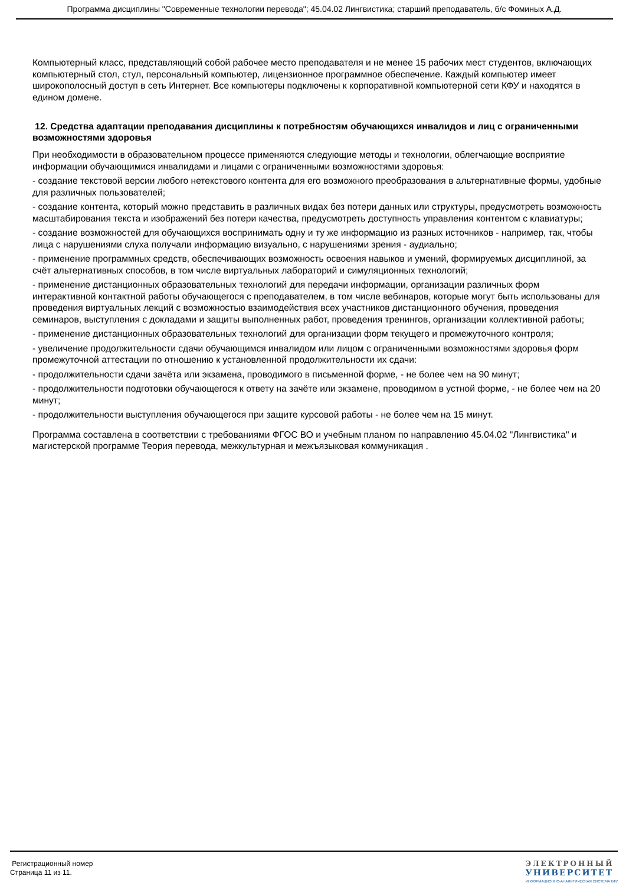Программа дисциплины "Современные технологии перевода"; 45.04.02 Лингвистика; старший преподаватель, б/с Фоминых А.Д.
Компьютерный класс, представляющий собой рабочее место преподавателя и не менее 15 рабочих мест студентов, включающих компьютерный стол, стул, персональный компьютер, лицензионное программное обеспечение. Каждый компьютер имеет широкополосный доступ в сеть Интернет. Все компьютеры подключены к корпоративной компьютерной сети КФУ и находятся в едином домене.
12. Средства адаптации преподавания дисциплины к потребностям обучающихся инвалидов и лиц с ограниченными возможностями здоровья
При необходимости в образовательном процессе применяются следующие методы и технологии, облегчающие восприятие информации обучающимися инвалидами и лицами с ограниченными возможностями здоровья:
- создание текстовой версии любого нетекстового контента для его возможного преобразования в альтернативные формы, удобные для различных пользователей;
- создание контента, который можно представить в различных видах без потери данных или структуры, предусмотреть возможность масштабирования текста и изображений без потери качества, предусмотреть доступность управления контентом с клавиатуры;
- создание возможностей для обучающихся воспринимать одну и ту же информацию из разных источников - например, так, чтобы лица с нарушениями слуха получали информацию визуально, с нарушениями зрения - аудиально;
- применение программных средств, обеспечивающих возможность освоения навыков и умений, формируемых дисциплиной, за счёт альтернативных способов, в том числе виртуальных лабораторий и симуляционных технологий;
- применение дистанционных образовательных технологий для передачи информации, организации различных форм интерактивной контактной работы обучающегося с преподавателем, в том числе вебинаров, которые могут быть использованы для проведения виртуальных лекций с возможностью взаимодействия всех участников дистанционного обучения, проведения семинаров, выступления с докладами и защиты выполненных работ, проведения тренингов, организации коллективной работы;
- применение дистанционных образовательных технологий для организации форм текущего и промежуточного контроля;
- увеличение продолжительности сдачи обучающимся инвалидом или лицом с ограниченными возможностями здоровья форм промежуточной аттестации по отношению к установленной продолжительности их сдачи:
- продолжительности сдачи зачёта или экзамена, проводимого в письменной форме, - не более чем на 90 минут;
- продолжительности подготовки обучающегося к ответу на зачёте или экзамене, проводимом в устной форме, - не более чем на 20 минут;
- продолжительности выступления обучающегося при защите курсовой работы - не более чем на 15 минут.
Программа составлена в соответствии с требованиями ФГОС ВО и учебным планом по направлению 45.04.02 "Лингвистика" и магистерской программе Теория перевода, межкультурная и межъязыковая коммуникация .
Регистрационный номер
Страница 11 из 11.
ЭЛЕКТРОННЫЙ
УНИВЕРСИТЕТ
ИНФОРМАЦИОННО-АНАЛИТИЧЕСКАЯ СИСТЕМА КФУ